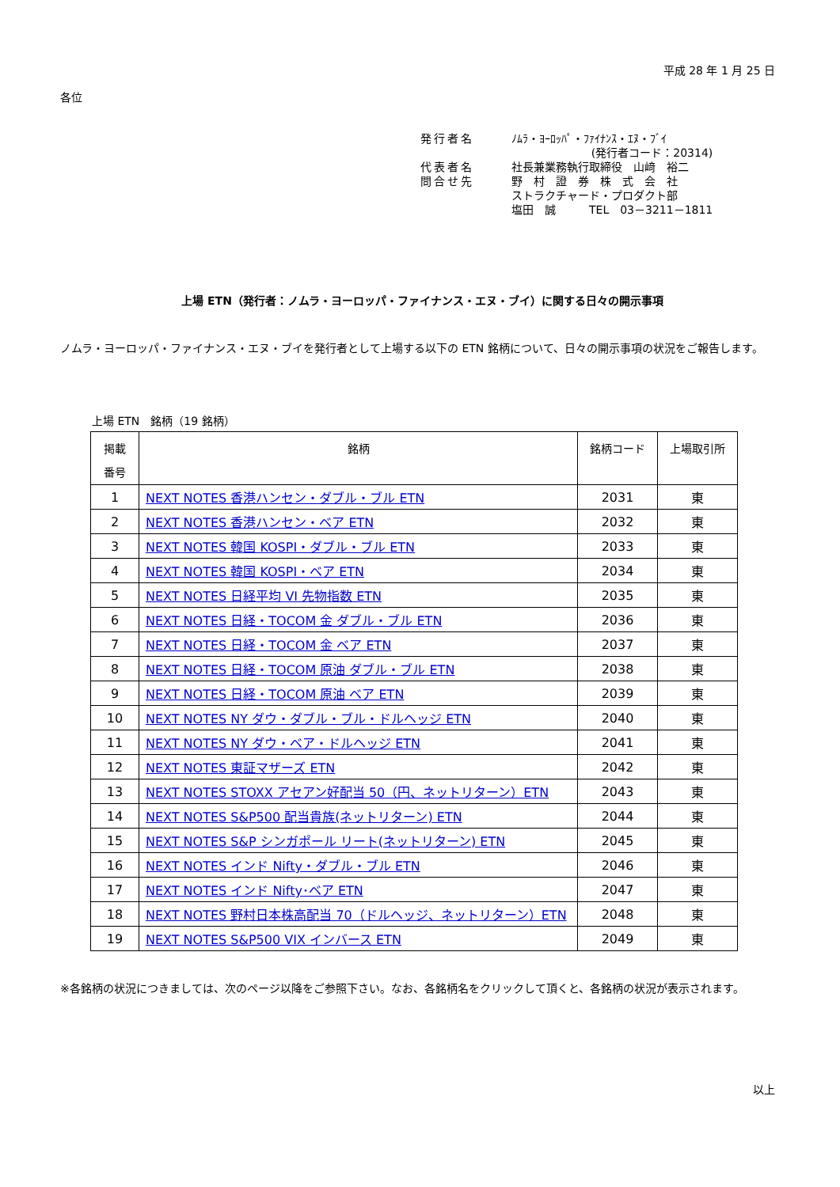平成 28 年 1 月 25 日
各位
| 発行者名 | ﾉﾑﾗ・ﾖｰﾛｯﾊﾟ・ﾌｧｲﾅﾝｽ・ｴﾇ・ﾌﾞｲ |
| | (発行者コード：20314) |
| 代表者名 | 社長兼業務執行取締役 山﨑 裕二 |
| 問合せ先 | 野 村 證 券 株 式 会 社 ストラクチャード・プロダクト部 塩田 誠 TEL 03－3211－1811 |
上場 ETN（発行者：ノムラ・ヨーロッパ・ファイナンス・エヌ・ブイ）に関する日々の開示事項
ノムラ・ヨーロッパ・ファイナンス・エヌ・ブイを発行者として上場する以下の ETN 銘柄について、日々の開示事項の状況をご報告します。
上場 ETN　銘柄（19 銘柄）
| 掲載 番号 | 銘柄 | 銘柄コード | 上場取引所 |
| --- | --- | --- | --- |
| 1 | NEXT NOTES 香港ハンセン・ダブル・ブル ETN | 2031 | 東 |
| 2 | NEXT NOTES 香港ハンセン・ベア ETN | 2032 | 東 |
| 3 | NEXT NOTES 韓国 KOSPI・ダブル・ブル ETN | 2033 | 東 |
| 4 | NEXT NOTES 韓国 KOSPI・ベア ETN | 2034 | 東 |
| 5 | NEXT NOTES 日経平均 VI 先物指数 ETN | 2035 | 東 |
| 6 | NEXT NOTES 日経・TOCOM 金 ダブル・ブル ETN | 2036 | 東 |
| 7 | NEXT NOTES 日経・TOCOM 金 ベア ETN | 2037 | 東 |
| 8 | NEXT NOTES 日経・TOCOM 原油 ダブル・ブル ETN | 2038 | 東 |
| 9 | NEXT NOTES 日経・TOCOM 原油 ベア ETN | 2039 | 東 |
| 10 | NEXT NOTES NY ダウ・ダブル・ブル・ドルヘッジ ETN | 2040 | 東 |
| 11 | NEXT NOTES NY ダウ・ベア・ドルヘッジ ETN | 2041 | 東 |
| 12 | NEXT NOTES 東証マザーズ ETN | 2042 | 東 |
| 13 | NEXT NOTES STOXX アセアン好配当 50（円、ネットリターン）ETN | 2043 | 東 |
| 14 | NEXT NOTES S&P500 配当貴族(ネットリターン) ETN | 2044 | 東 |
| 15 | NEXT NOTES S&P シンガポール リート(ネットリターン) ETN | 2045 | 東 |
| 16 | NEXT NOTES インド Nifty・ダブル・ブル ETN | 2046 | 東 |
| 17 | NEXT NOTES インド Nifty･ベア ETN | 2047 | 東 |
| 18 | NEXT NOTES 野村日本株高配当 70（ドルヘッジ、ネットリターン）ETN | 2048 | 東 |
| 19 | NEXT NOTES S&P500 VIX インバース ETN | 2049 | 東 |
※各銘柄の状況につきましては、次のページ以降をご参照下さい。なお、各銘柄名をクリックして頂くと、各銘柄の状況が表示されます。
以上